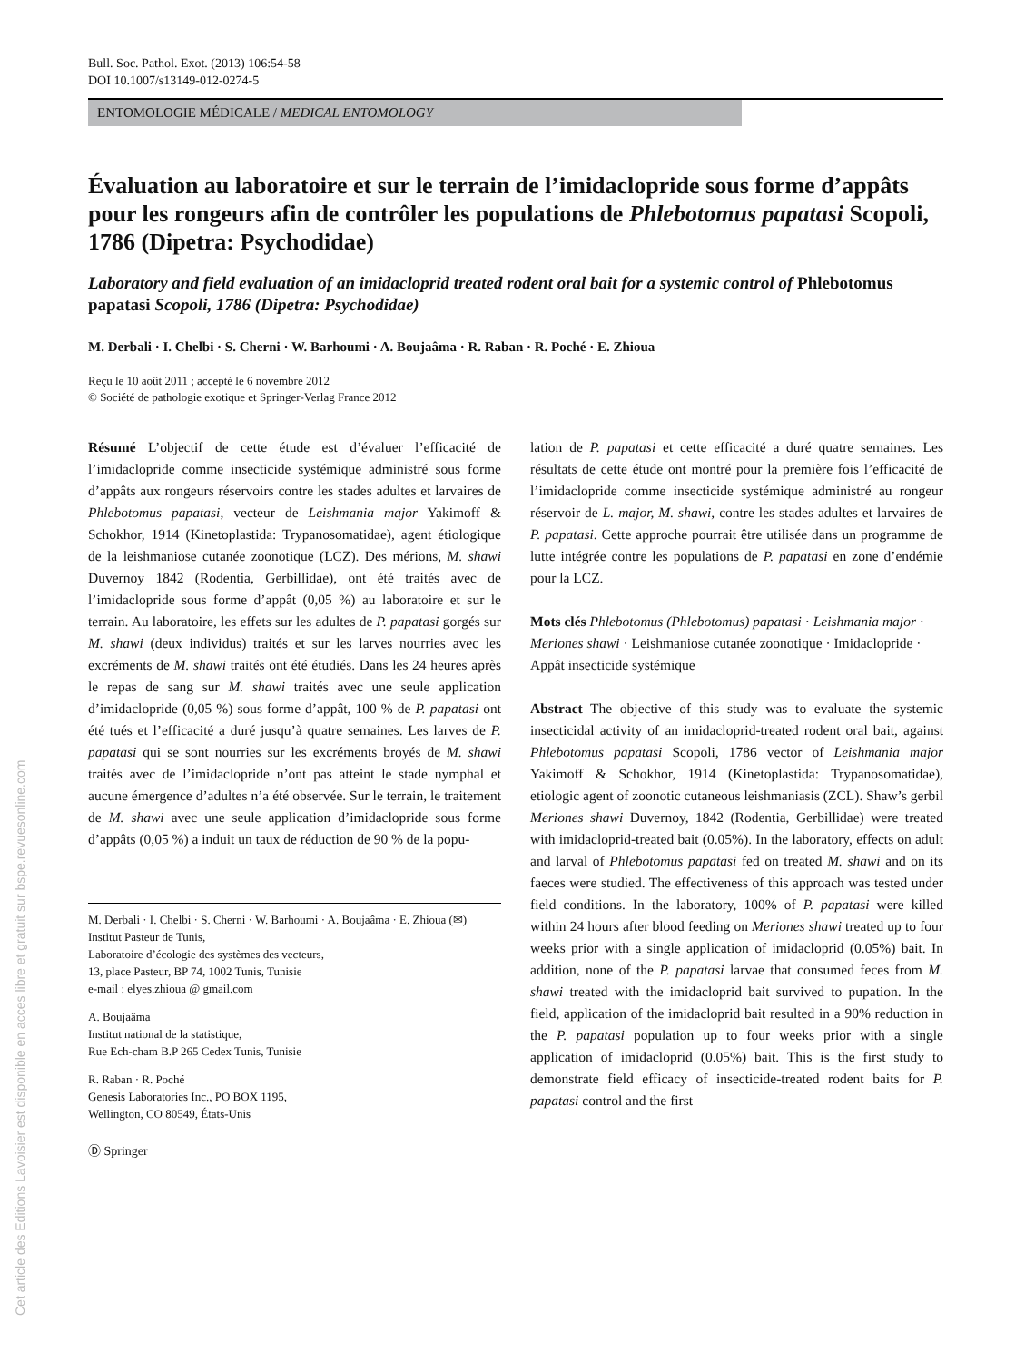Cet article des Editions Lavoisier est disponible en acces libre et gratuit sur bspe.revuesonline.com
Bull. Soc. Pathol. Exot. (2013) 106:54-58
DOI 10.1007/s13149-012-0274-5
ENTOMOLOGIE MÉDICALE / MEDICAL ENTOMOLOGY
Évaluation au laboratoire et sur le terrain de l’imidaclopride sous forme d’appâts pour les rongeurs afin de contrôler les populations de Phlebotomus papatasi Scopoli, 1786 (Dipetra: Psychodidae)
Laboratory and field evaluation of an imidacloprid treated rodent oral bait for a systemic control of Phlebotomus papatasi Scopoli, 1786 (Dipetra: Psychodidae)
M. Derbali · I. Chelbi · S. Cherni · W. Barhoumi · A. Boujaâma · R. Raban · R. Poché · E. Zhioua
Reçu le 10 août 2011 ; accepté le 6 novembre 2012
© Société de pathologie exotique et Springer-Verlag France 2012
Résumé L’objectif de cette étude est d’évaluer l’efficacité de l’imidaclopride comme insecticide systémique administré sous forme d’appâts aux rongeurs réservoirs contre les stades adultes et larvaires de Phlebotomus papatasi, vecteur de Leishmania major Yakimoff & Schokhor, 1914 (Kinetoplastida: Trypanosomatidae), agent étiologique de la leishmaniose cutanée zoonotique (LCZ). Des mérions, M. shawi Duvernoy 1842 (Rodentia, Gerbillidae), ont été traités avec de l’imidaclopride sous forme d’appât (0,05 %) au laboratoire et sur le terrain. Au laboratoire, les effets sur les adultes de P. papatasi gorgés sur M. shawi (deux individus) traités et sur les larves nourries avec les excréments de M. shawi traités ont été étudiés. Dans les 24 heures après le repas de sang sur M. shawi traités avec une seule application d’imidaclopride (0,05 %) sous forme d’appât, 100 % de P. papatasi ont été tués et l’efficacité a duré jusqu’à quatre semaines. Les larves de P. papatasi qui se sont nourries sur les excréments broyés de M. shawi traités avec de l’imidaclopride n’ont pas atteint le stade nymphal et aucune émergence d’adultes n’a été observée. Sur le terrain, le traitement de M. shawi avec une seule application d’imidaclopride sous forme d’appâts (0,05 %) a induit un taux de réduction de 90 % de la popu-
M. Derbali · I. Chelbi · S. Cherni · W. Barhoumi · A. Boujaâma · E. Zhioua (✉)
Institut Pasteur de Tunis,
Laboratoire d’écologie des systèmes des vecteurs,
13, place Pasteur, BP 74, 1002 Tunis, Tunisie
e-mail : elyes.zhioua @ gmail.com
A. Boujaâma
Institut national de la statistique,
Rue Ech-cham B.P 265 Cedex Tunis, Tunisie
R. Raban · R. Poché
Genesis Laboratories Inc., PO BOX 1195,
Wellington, CO 80549, États-Unis
Ⓓ Springer
lation de P. papatasi et cette efficacité a duré quatre semaines. Les résultats de cette étude ont montré pour la première fois l’efficacité de l’imidaclopride comme insecticide systémique administré au rongeur réservoir de L. major, M. shawi, contre les stades adultes et larvaires de P. papatasi. Cette approche pourrait être utilisée dans un programme de lutte intégrée contre les populations de P. papatasi en zone d’endémie pour la LCZ.
Mots clés Phlebotomus (Phlebotomus) papatasi · Leishmania major · Meriones shawi · Leishmaniose cutanée zoonotique · Imidaclopride · Appât insecticide systémique
Abstract The objective of this study was to evaluate the systemic insecticidal activity of an imidacloprid-treated rodent oral bait, against Phlebotomus papatasi Scopoli, 1786 vector of Leishmania major Yakimoff & Schokhor, 1914 (Kinetoplastida: Trypanosomatidae), etiologic agent of zoonotic cutaneous leishmaniasis (ZCL). Shaw’s gerbil Meriones shawi Duvernoy, 1842 (Rodentia, Gerbillidae) were treated with imidacloprid-treated bait (0.05%). In the laboratory, effects on adult and larval of Phlebotomus papatasi fed on treated M. shawi and on its faeces were studied. The effectiveness of this approach was tested under field conditions. In the laboratory, 100% of P. papatasi were killed within 24 hours after blood feeding on Meriones shawi treated up to four weeks prior with a single application of imidacloprid (0.05%) bait. In addition, none of the P. papatasi larvae that consumed feces from M. shawi treated with the imidacloprid bait survived to pupation. In the field, application of the imidacloprid bait resulted in a 90% reduction in the P. papatasi population up to four weeks prior with a single application of imidacloprid (0.05%) bait. This is the first study to demonstrate field efficacy of insecticide-treated rodent baits for P. papatasi control and the first